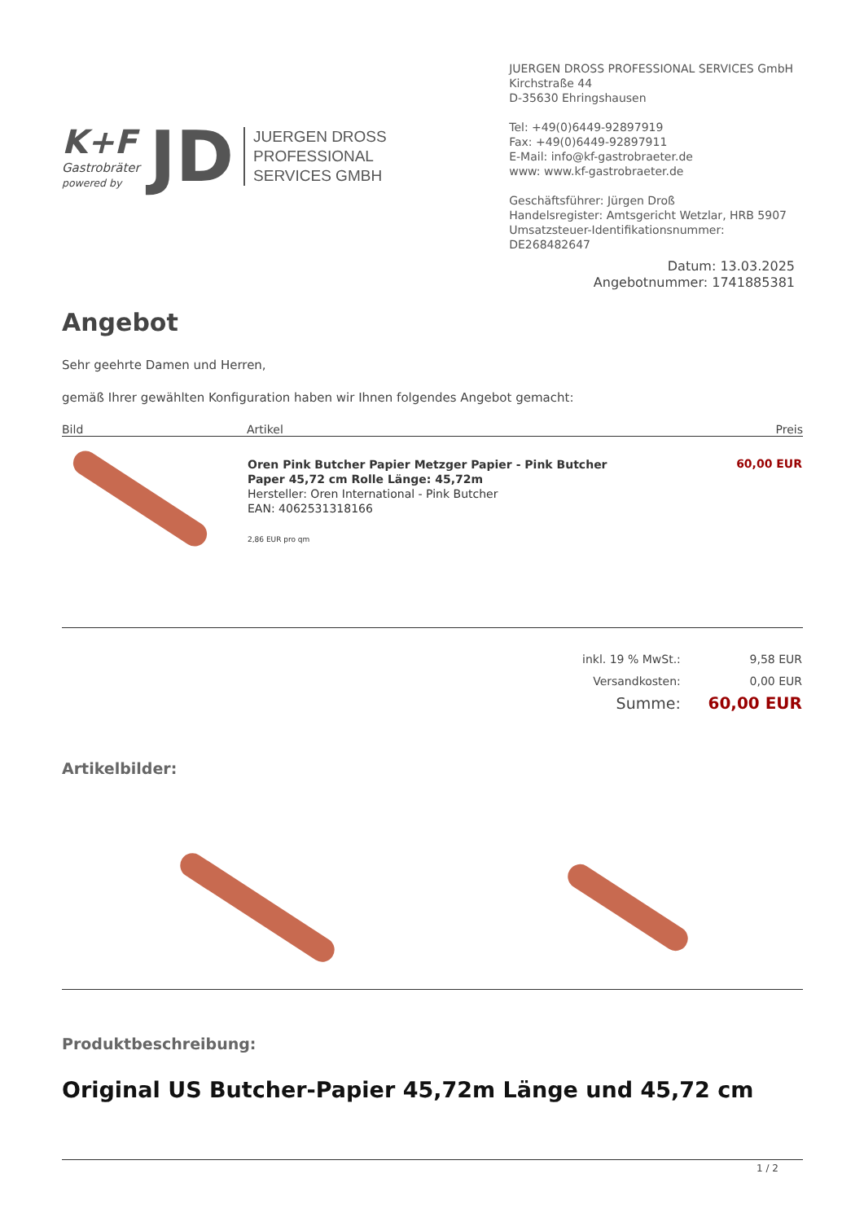K+F
Gastrobräter
powered by
JD
JUERGEN DROSS
PROFESSIONAL
SERVICES GMBH
JUERGEN DROSS PROFESSIONAL SERVICES GmbH
Kirchstraße 44
D-35630 Ehringshausen
Tel: +49(0)6449-92897919
Fax: +49(0)6449-92897911
E-Mail: info@kf-gastrobraeter.de
www: www.kf-gastrobraeter.de
Geschäftsführer: Jürgen Droß
Handelsregister: Amtsgericht Wetzlar, HRB 5907
Umsatzsteuer-Identifikationsnummer: DE268482647
Datum: 13.03.2025
Angebotnummer: 1741885381
Angebot
Sehr geehrte Damen und Herren,
gemäß Ihrer gewählten Konfiguration haben wir Ihnen folgendes Angebot gemacht:
| Bild | Artikel | Preis |
| --- | --- | --- |
| | Oren Pink Butcher Papier Metzger Papier - Pink Butcher Paper 45,72 cm Rolle Länge: 45,72m Hersteller: Oren International - Pink Butcher EAN: 4062531318166 2,86 EUR pro qm | 60,00 EUR |
| inkl. 19 % MwSt.: | 9,58 EUR |
| Versandkosten: | 0,00 EUR |
| Summe: | 60,00 EUR |
Artikelbilder:
Produktbeschreibung:
Original US Butcher-Papier 45,72m Länge und 45,72 cm
1 / 2